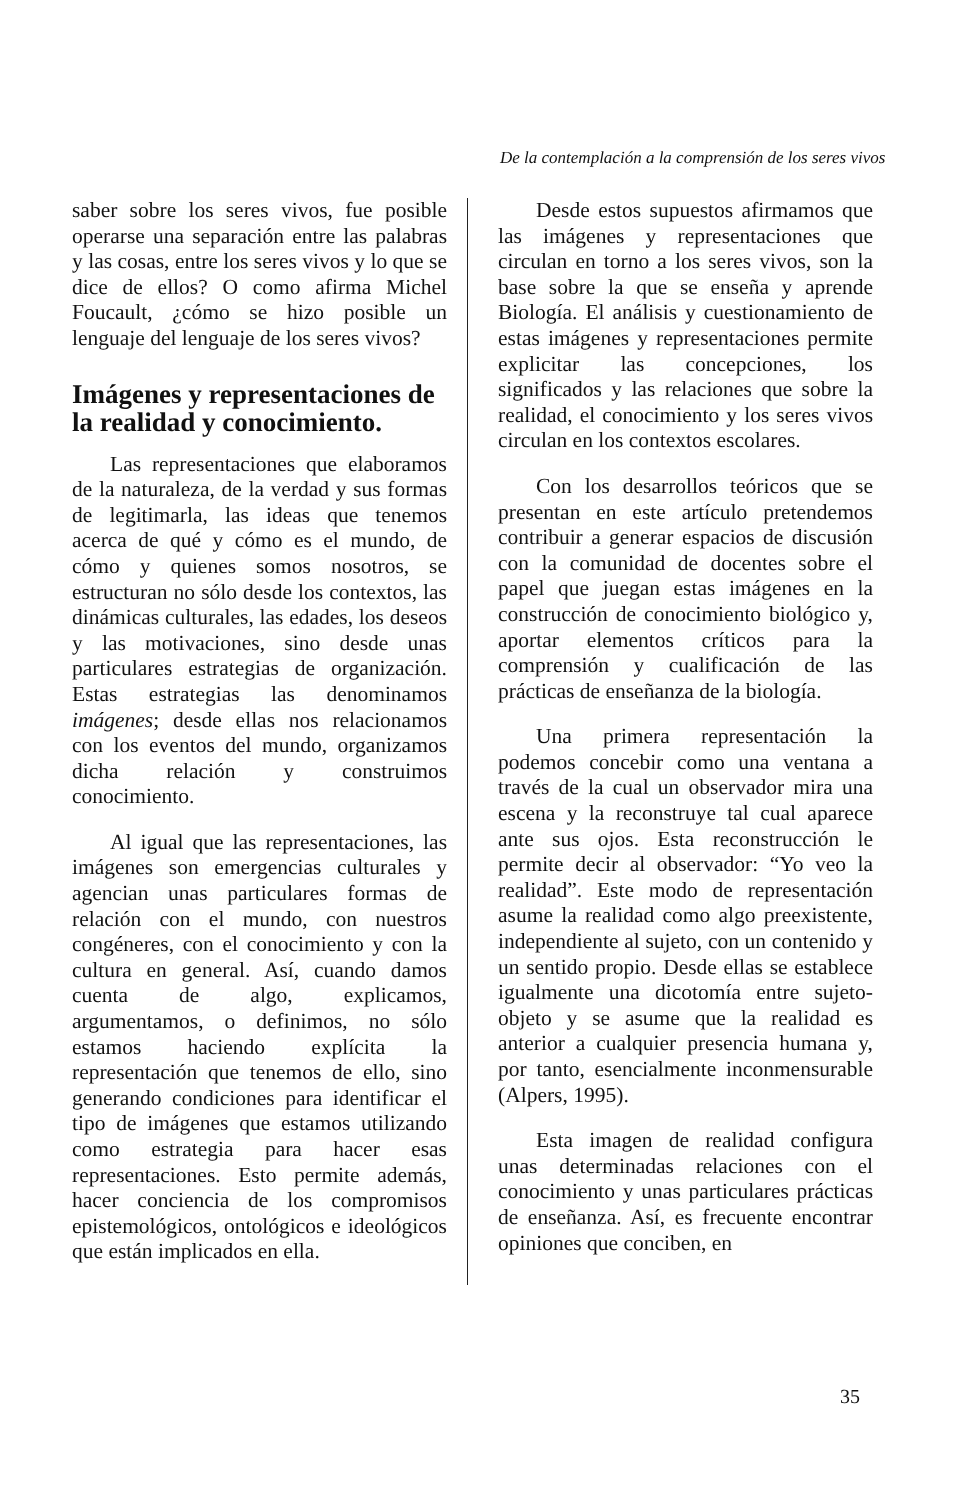De la contemplación a la comprensión de los seres vivos
saber sobre los seres vivos, fue posible operarse una separación entre las palabras y las cosas, entre los seres vivos y lo que se dice de ellos? O como afirma Michel Foucault, ¿cómo se hizo posible un lenguaje del lenguaje de los seres vivos?
Imágenes y representaciones de la realidad y conocimiento.
Las representaciones que elaboramos de la naturaleza, de la verdad y sus formas de legitimarla, las ideas que tenemos acerca de qué y cómo es el mundo, de cómo y quienes somos nosotros, se estructuran no sólo desde los contextos, las dinámicas culturales, las edades, los deseos y las motivaciones, sino desde unas particulares estrategias de organización. Estas estrategias las denominamos imágenes; desde ellas nos relacionamos con los eventos del mundo, organizamos dicha relación y construimos conocimiento.
Al igual que las representaciones, las imágenes son emergencias culturales y agencian unas particulares formas de relación con el mundo, con nuestros congéneres, con el conocimiento y con la cultura en general. Así, cuando damos cuenta de algo, explicamos, argumentamos, o definimos, no sólo estamos haciendo explícita la representación que tenemos de ello, sino generando condiciones para identificar el tipo de imágenes que estamos utilizando como estrategia para hacer esas representaciones. Esto permite además, hacer conciencia de los compromisos epistemológicos, ontológicos e ideológicos que están implicados en ella.
Desde estos supuestos afirmamos que las imágenes y representaciones que circulan en torno a los seres vivos, son la base sobre la que se enseña y aprende Biología. El análisis y cuestionamiento de estas imágenes y representaciones permite explicitar las concepciones, los significados y las relaciones que sobre la realidad, el conocimiento y los seres vivos circulan en los contextos escolares.
Con los desarrollos teóricos que se presentan en este artículo pretendemos contribuir a generar espacios de discusión con la comunidad de docentes sobre el papel que juegan estas imágenes en la construcción de conocimiento biológico y, aportar elementos críticos para la comprensión y cualificación de las prácticas de enseñanza de la biología.
Una primera representación la podemos concebir como una ventana a través de la cual un observador mira una escena y la reconstruye tal cual aparece ante sus ojos. Esta reconstrucción le permite decir al observador: “Yo veo la realidad”. Este modo de representación asume la realidad como algo preexistente, independiente al sujeto, con un contenido y un sentido propio. Desde ellas se establece igualmente una dicotomía entre sujeto-objeto y se asume que la realidad es anterior a cualquier presencia humana y, por tanto, esencialmente inconmensurable (Alpers, 1995).
Esta imagen de realidad configura unas determinadas relaciones con el conocimiento y unas particulares prácticas de enseñanza. Así, es frecuente encontrar opiniones que conciben, en
35